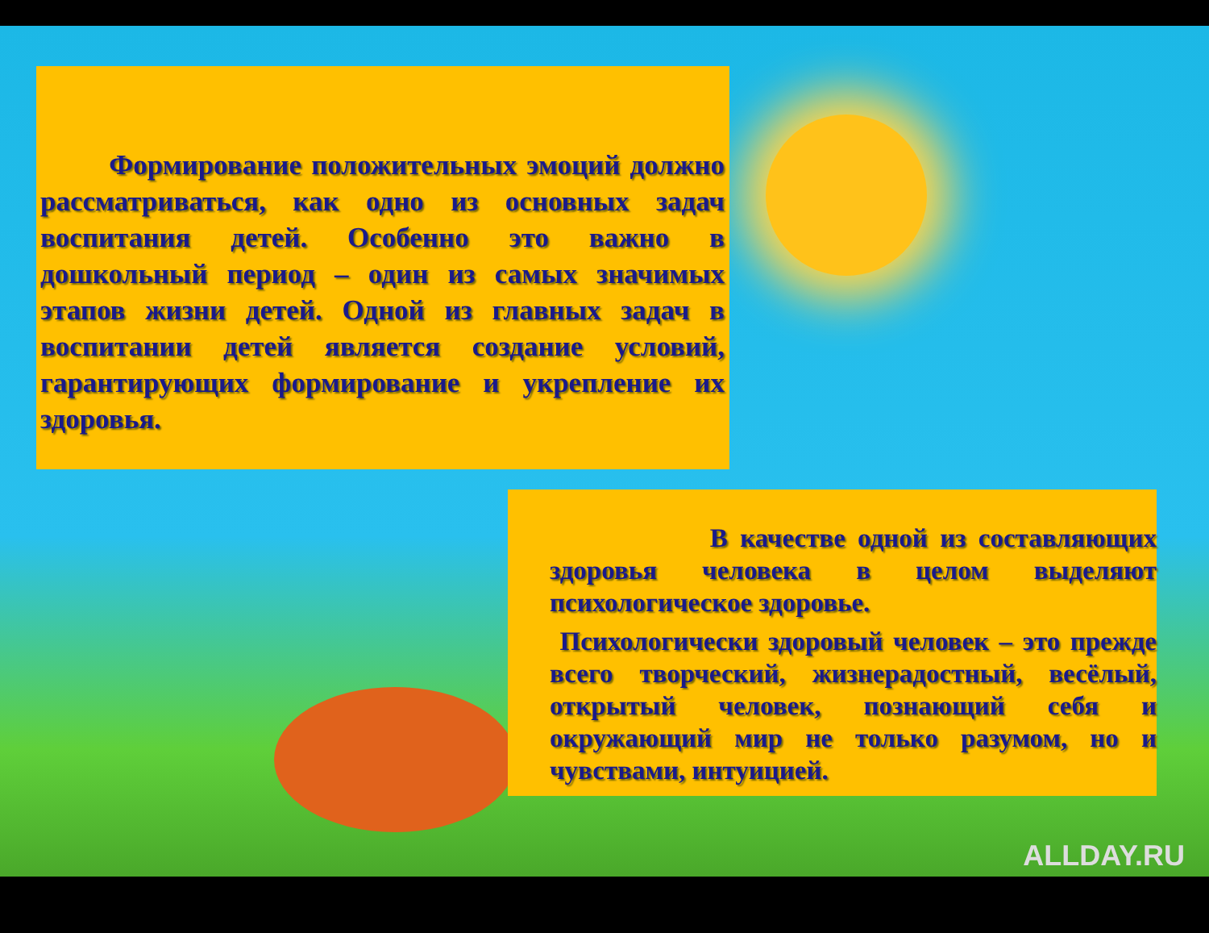Формирование положительных эмоций должно рассматриваться, как одно из основных задач воспитания детей. Особенно это важно в дошкольный период – один из самых значимых этапов жизни детей. Одной из главных задач в воспитании детей является создание условий, гарантирующих формирование и укрепление их здоровья.
В качестве одной из составляющих здоровья человека в целом выделяют психологическое здоровье.
Психологически здоровый человек – это прежде всего творческий, жизнерадостный, весёлый, открытый человек, познающий себя и окружающий мир не только разумом, но и чувствами, интуицией.
ALLDAY.RU